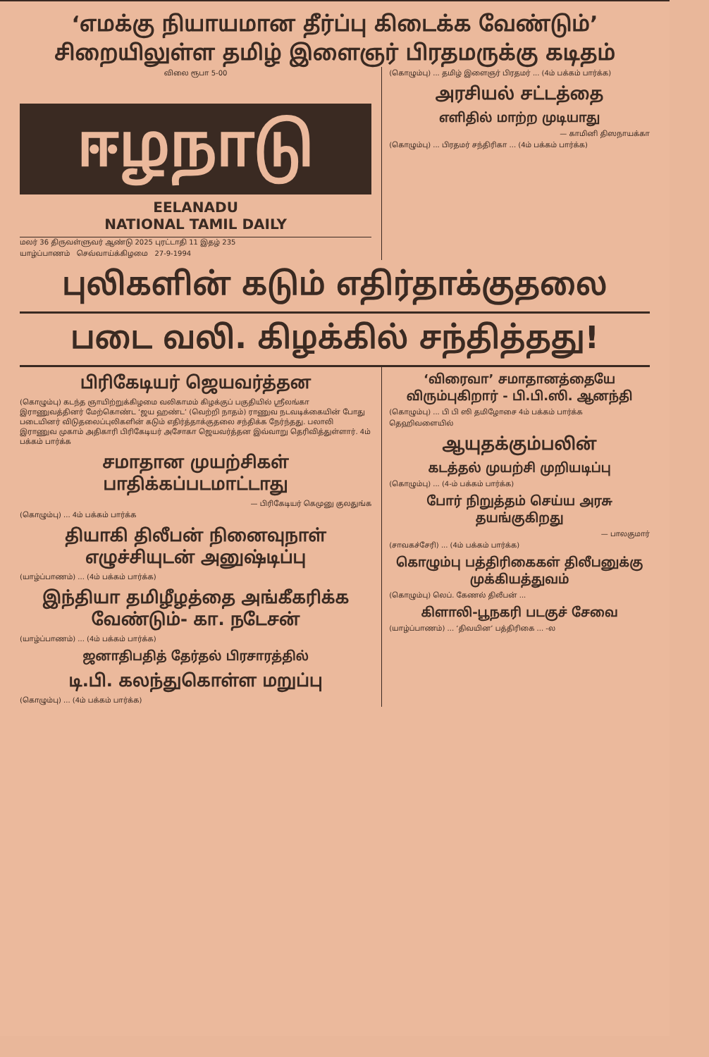‘எமக்கு நியாயமான தீர்ப்பு கிடைக்க வேண்டும்’
சிறையிலுள்ள தமிழ் இளைஞர் பிரதமருக்கு கடிதம்
விலை ரூபா 5-00
ஈழநாடு
EELANADU
NATIONAL TAMIL DAILY
மலர் 36 திருவள்ளுவர் ஆண்டு 2025 புரட்டாதி 11 இதழ் 235
யாழ்ப்பாணம் செவ்வாய்க்கிழமை 27-9-1994
(கொழும்பு) ... தமிழ் இளைஞர் பிரதமர் ... (4ம் பக்கம் பார்க்க)
அரசியல் சட்டத்தை
எளிதில் மாற்ற முடியாது
— காமினி திஸநாயக்கா
(கொழும்பு) ... பிரதமர் சந்திரிகா ... (4ம் பக்கம் பார்க்க)
புலிகளின் கடும் எதிர்தாக்குதலை
படை வலி. கிழக்கில் சந்தித்தது!
பிரிகேடியர் ஜெயவர்த்தன
(கொழும்பு) கடந்த ஞாயிற்றுக்கிழமை வலிகாமம் கிழக்குப் பகுதியில் ஸ்ரீலங்கா இராணுவத்தினர் மேற்கொண்ட ‘ஜய ஹண்ட’ (வெற்றி நாதம்) ராணுவ நடவடிக்கையின் போது படையினர் விடுதலைப்புலிகளின் கடும் எதிர்த்தாக்குதலை சந்திக்க நேர்ந்தது. பலாலி இராணுவ முகாம் அதிகாரி பிரிகேடியர் அசோகா ஜெயவர்த்தன இவ்வாறு தெரிவித்துள்ளார். 4ம் பக்கம் பார்க்க
சமாதான முயற்சிகள் பாதிக்கப்படமாட்டாது
— பிரிகேடியர் கெமுனு குலதுங்க
(கொழும்பு) ... 4ம் பக்கம் பார்க்க
தியாகி திலீபன் நினைவுநாள் எழுச்சியுடன் அனுஷ்டிப்பு
(யாழ்ப்பாணம்) ... (4ம் பக்கம் பார்க்க)
இந்தியா தமிழீழத்தை அங்கீகரிக்க வேண்டும்- கா. நடேசன்
(யாழ்ப்பாணம்) ... (4ம் பக்கம் பார்க்க)
ஜனாதிபதித் தேர்தல் பிரசாரத்தில்
டி.பி. கலந்துகொள்ள மறுப்பு
(கொழும்பு) ... (4ம் பக்கம் பார்க்க)
‘விரைவா’ சமாதானத்தையே விரும்புகிறார் - பி.பி.ஸி. ஆனந்தி
(கொழும்பு) ... பி பி ஸி தமிழோசை 4ம் பக்கம் பார்க்க
தெஹிவளையில்
ஆயுதக்கும்பலின்
கடத்தல் முயற்சி முறியடிப்பு
(கொழும்பு) ... (4-ம் பக்கம் பார்க்க)
போர் நிறுத்தம் செய்ய அரசு தயங்குகிறது
— பாலகுமார்
(சாவகச்சேரி) ... (4ம் பக்கம் பார்க்க)
கொழும்பு பத்திரிகைகள் திலீபனுக்கு முக்கியத்துவம்
(கொழும்பு) லெப். கேணல் திலீபன் ...
கிளாலி-பூநகரி படகுச் சேவை
(யாழ்ப்பாணம்) ... ‘திவயின’ பத்திரிகை ... -ல